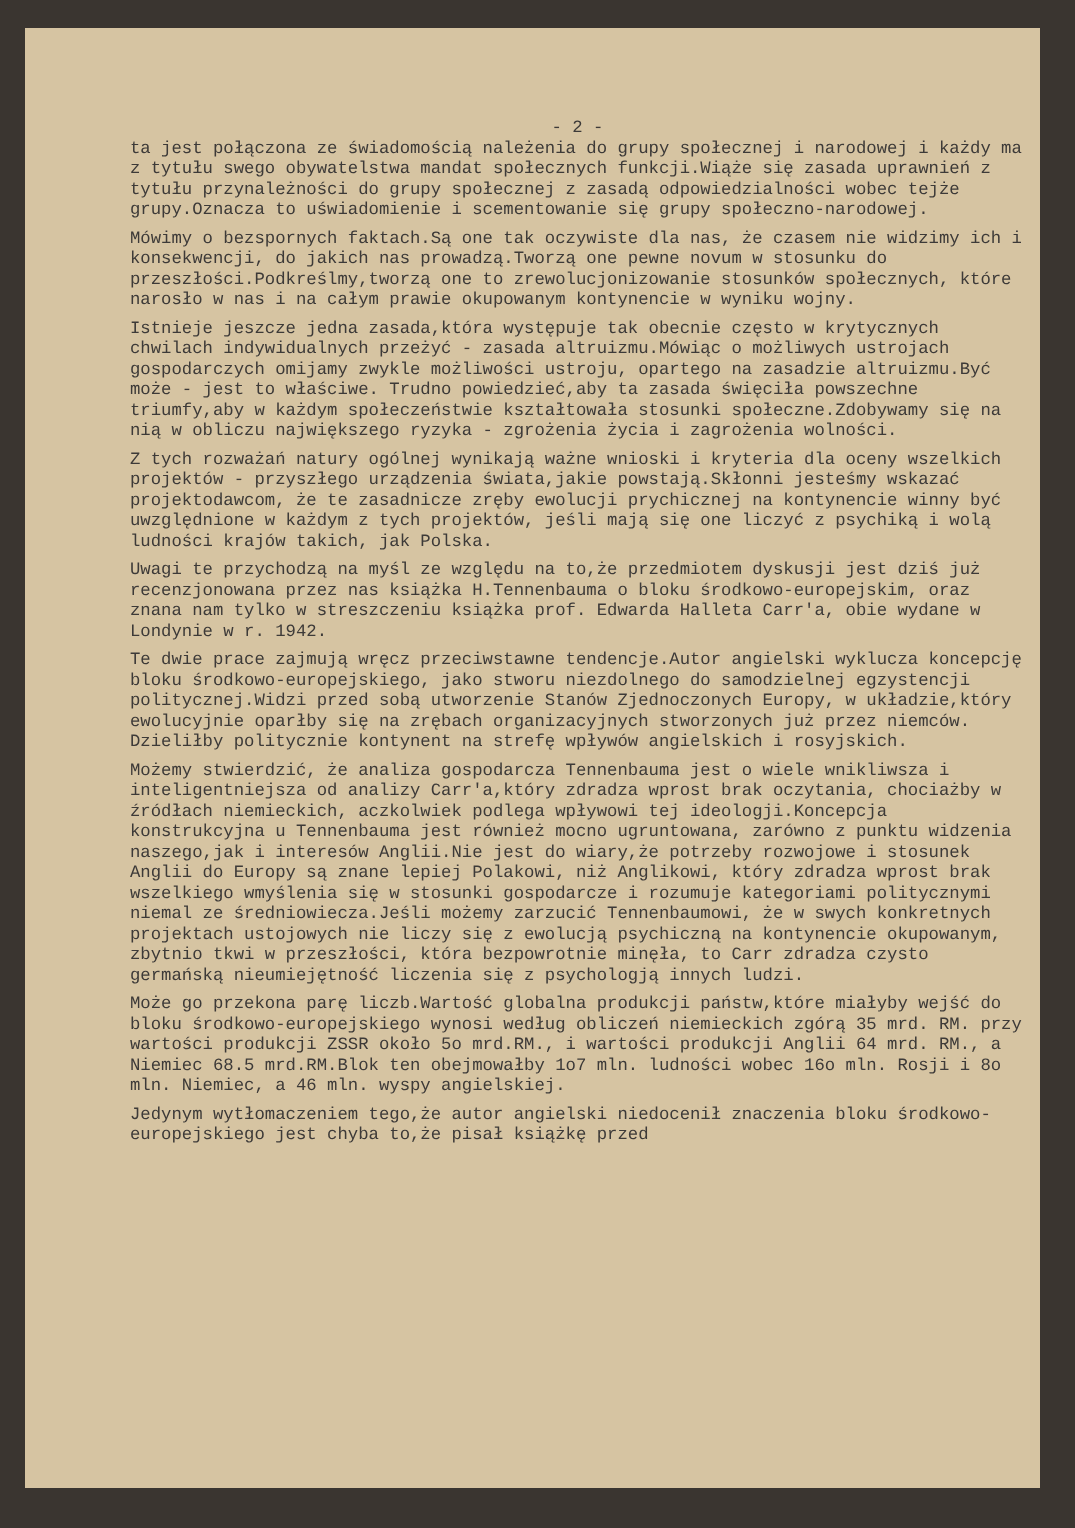- 2 -
ta jest połączona ze świadomością należenia do grupy społecznej i narodowej i każdy ma z tytułu swego obywatelstwa mandat społecznych funkcji.Wiąże się zasada uprawnień z tytułu przynależności do grupy społecznej z zasadą odpowiedzialności wobec tejże grupy.Oznacza to uświadomienie i scementowanie się grupy społeczno-narodowej.
Mówimy o bezspornych faktach.Są one tak oczywiste dla nas, że czasem nie widzimy ich i konsekwencji, do jakich nas prowadzą.Tworzą one pewne novum w stosunku do przeszłości.Podkreślmy,tworzą one to zrewolucjonizowanie stosunków społecznych, które narosło w nas i na całym prawie okupowanym kontynencie w wyniku wojny.
Istnieje jeszcze jedna zasada,która występuje tak obecnie często w krytycznych chwilach indywidualnych przeżyć - zasada altruizmu.Mówiąc o możliwych ustrojach gospodarczych omijamy zwykle możliwości ustroju, opartego na zasadzie altruizmu.Być może - jest to właściwe. Trudno powiedzieć,aby ta zasada święciła powszechne triumfy,aby w każdym społeczeństwie kształtowała stosunki społeczne.Zdobywamy się na nią w obliczu największego ryzyka - zgrożenia życia i zagrożenia wolności.
Z tych rozważań natury ogólnej wynikają ważne wnioski i kryteria dla oceny wszelkich projektów - przyszłego urządzenia świata,jakie powstają.Skłonni jesteśmy wskazać projektodawcom, że te zasadnicze zręby ewolucji prychicznej na kontynencie winny być uwzględnione w każdym z tych projektów, jeśli mają się one liczyć z psychiką i wolą ludności krajów takich, jak Polska.
Uwagi te przychodzą na myśl ze względu na to,że przedmiotem dyskusji jest dziś już recenzjonowana przez nas książka H.Tennenbauma o bloku środkowo-europejskim, oraz znana nam tylko w streszczeniu książka prof. Edwarda Halleta Carr'a, obie wydane w Londynie w r. 1942.
Te dwie prace zajmują wręcz przeciwstawne tendencje.Autor angielski wyklucza koncepcję bloku środkowo-europejskiego, jako stworu niezdolnego do samodzielnej egzystencji politycznej.Widzi przed sobą utworzenie Stanów Zjednoczonych Europy, w układzie,który ewolucyjnie oparłby się na zrębach organizacyjnych stworzonych już przez niemców. Dzieliłby politycznie kontynent na strefę wpływów angielskich i rosyjskich.
Możemy stwierdzić, że analiza gospodarcza Tennenbauma jest o wiele wnikliwsza i inteligentniejsza od analizy Carr'a,który zdradza wprost brak oczytania, chociażby w źródłach niemieckich, aczkolwiek podlega wpływowi tej ideologji.Koncepcja konstrukcyjna u Tennenbauma jest również mocno ugruntowana, zarówno z punktu widzenia naszego,jak i interesów Anglii.Nie jest do wiary,że potrzeby rozwojowe i stosunek Anglii do Europy są znane lepiej Polakowi, niż Anglikowi, który zdradza wprost brak wszelkiego wmyślenia się w stosunki gospodarcze i rozumuje kategoriami politycznymi niemal ze średniowiecza.Jeśli możemy zarzucić Tennenbaumowi, że w swych konkretnych projektach ustojowych nie liczy się z ewolucją psychiczną na kontynencie okupowanym, zbytnio tkwi w przeszłości, która bezpowrotnie minęła, to Carr zdradza czysto germańską nieumiejętność liczenia się z psychologją innych ludzi.
Może go przekona parę liczb.Wartość globalna produkcji państw,które miałyby wejść do bloku środkowo-europejskiego wynosi według obliczeń niemieckich zgórą 35 mrd. RM. przy wartości produkcji ZSSR około 5o mrd.RM., i wartości produkcji Anglii 64 mrd. RM., a Niemiec 68.5 mrd.RM.Blok ten obejmowałby 1o7 mln. ludności wobec 16o mln. Rosji i 8o mln. Niemiec, a 46 mln. wyspy angielskiej.
Jedynym wytłomaczeniem tego,że autor angielski niedocenił znaczenia bloku środkowo-europejskiego jest chyba to,że pisał książkę przed